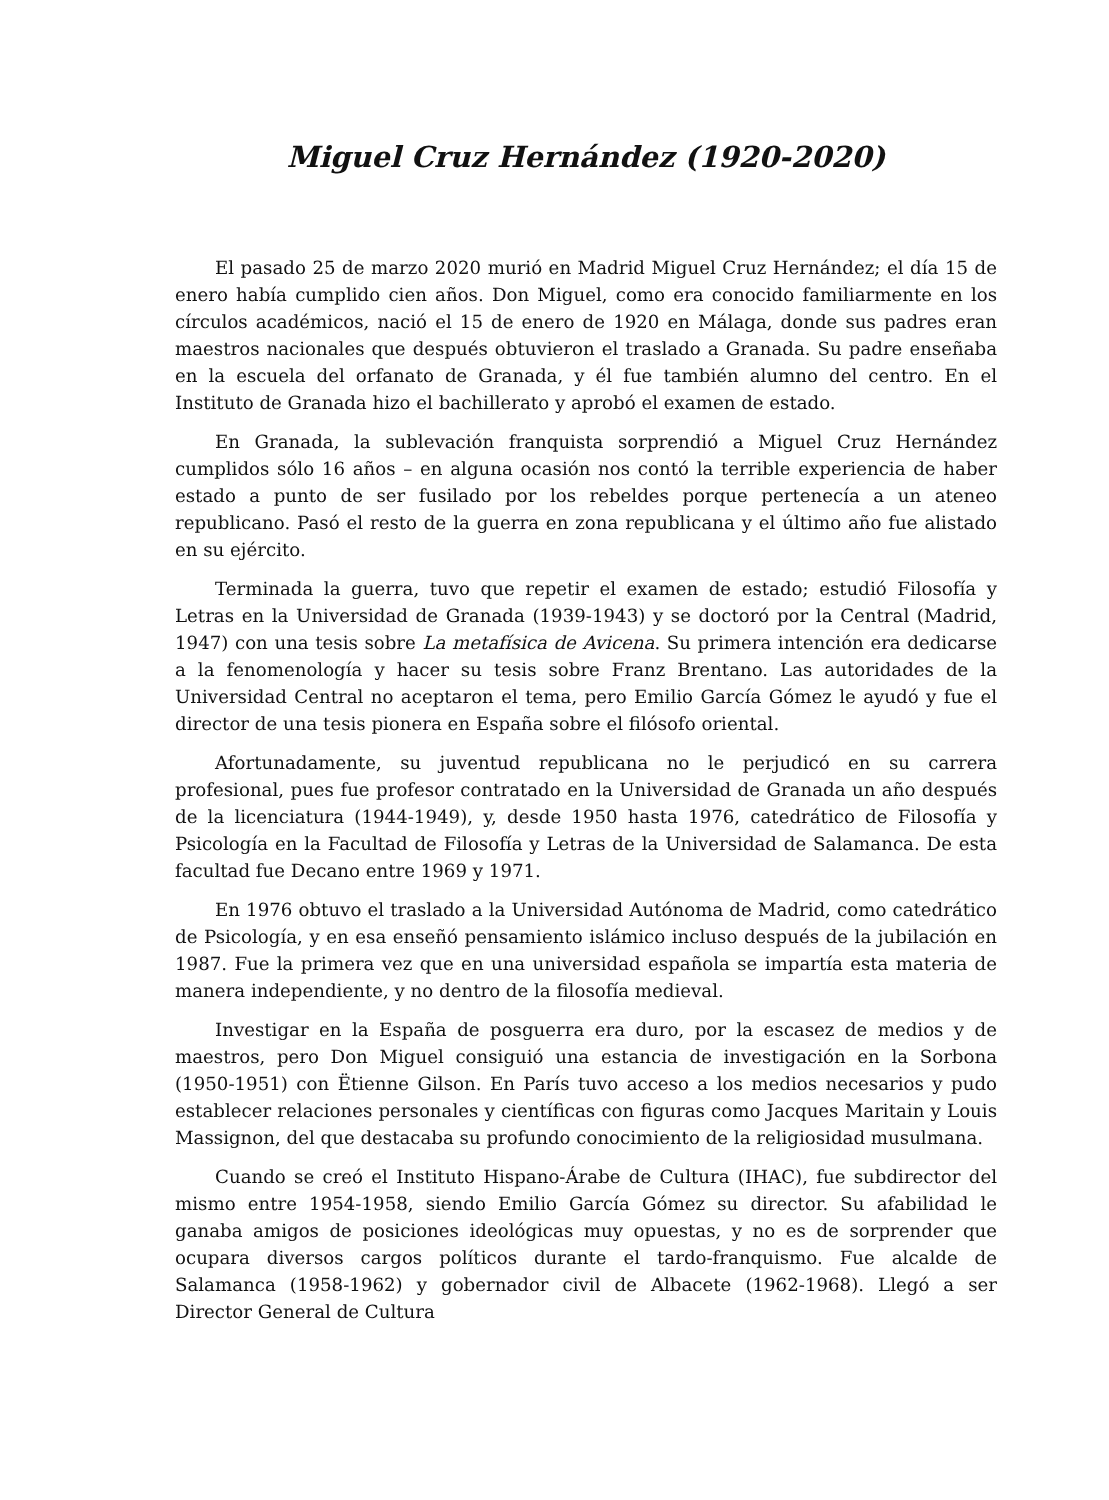Miguel Cruz Hernández (1920-2020)
El pasado 25 de marzo 2020 murió en Madrid Miguel Cruz Hernández; el día 15 de enero había cumplido cien años. Don Miguel, como era conocido familiarmente en los círculos académicos, nació el 15 de enero de 1920 en Málaga, donde sus padres eran maestros nacionales que después obtuvieron el traslado a Granada. Su padre enseñaba en la escuela del orfanato de Granada, y él fue también alumno del centro. En el Instituto de Granada hizo el bachillerato y aprobó el examen de estado.
En Granada, la sublevación franquista sorprendió a Miguel Cruz Hernández cumplidos sólo 16 años – en alguna ocasión nos contó la terrible experiencia de haber estado a punto de ser fusilado por los rebeldes porque pertenecía a un ateneo republicano. Pasó el resto de la guerra en zona republicana y el último año fue alistado en su ejército.
Terminada la guerra, tuvo que repetir el examen de estado; estudió Filosofía y Letras en la Universidad de Granada (1939-1943) y se doctoró por la Central (Madrid, 1947) con una tesis sobre La metafísica de Avicena. Su primera intención era dedicarse a la fenomenología y hacer su tesis sobre Franz Brentano. Las autoridades de la Universidad Central no aceptaron el tema, pero Emilio García Gómez le ayudó y fue el director de una tesis pionera en España sobre el filósofo oriental.
Afortunadamente, su juventud republicana no le perjudicó en su carrera profesional, pues fue profesor contratado en la Universidad de Granada un año después de la licenciatura (1944-1949), y, desde 1950 hasta 1976, catedrático de Filosofía y Psicología en la Facultad de Filosofía y Letras de la Universidad de Salamanca. De esta facultad fue Decano entre 1969 y 1971.
En 1976 obtuvo el traslado a la Universidad Autónoma de Madrid, como catedrático de Psicología, y en esa enseñó pensamiento islámico incluso después de la jubilación en 1987. Fue la primera vez que en una universidad española se impartía esta materia de manera independiente, y no dentro de la filosofía medieval.
Investigar en la España de posguerra era duro, por la escasez de medios y de maestros, pero Don Miguel consiguió una estancia de investigación en la Sorbona (1950-1951) con Ëtienne Gilson. En París tuvo acceso a los medios necesarios y pudo establecer relaciones personales y científicas con figuras como Jacques Maritain y Louis Massignon, del que destacaba su profundo conocimiento de la religiosidad musulmana.
Cuando se creó el Instituto Hispano-Árabe de Cultura (IHAC), fue subdirector del mismo entre 1954-1958, siendo Emilio García Gómez su director. Su afabilidad le ganaba amigos de posiciones ideológicas muy opuestas, y no es de sorprender que ocupara diversos cargos políticos durante el tardo-franquismo. Fue alcalde de Salamanca (1958-1962) y gobernador civil de Albacete (1962-1968). Llegó a ser Director General de Cultura